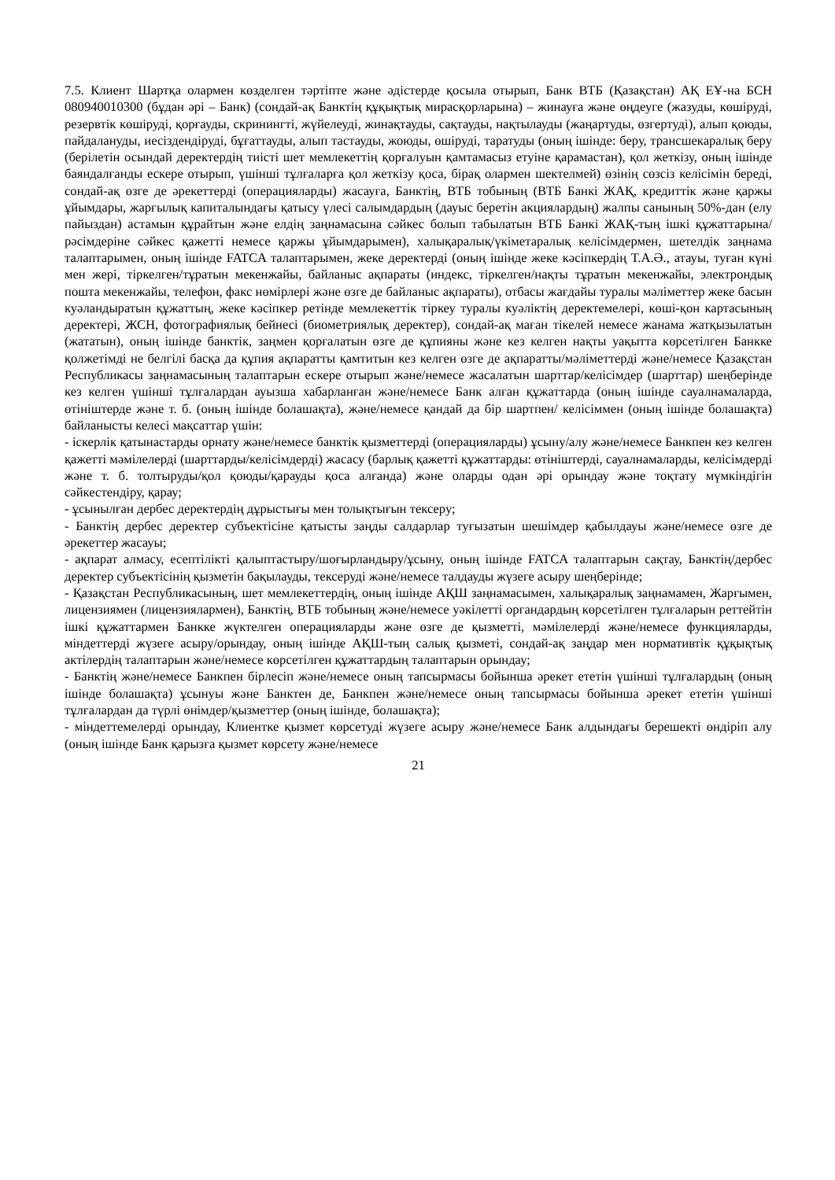7.5. Клиент Шартқа олармен көзделген тәртіпте және әдістерде қосыла отырып, Банк ВТБ (Қазақстан) АҚ ЕҰ-на БСН 080940010300 (бұдан әрі – Банк) (сондай-ақ Банктің құқықтық мирасқорларына) – жинауға және өңдеуге (жазуды, көшіруді, резервтік көшіруді, қорғауды, скринингті, жүйелеуді, жинақтауды, сақтауды, нақтылауды (жаңартуды, өзгертуді), алып қоюды, пайдалануды, иесіздендіруді, бұғаттауды, алып тастауды, жоюды, өшіруді, таратуды (оның ішінде: беру, трансшекаралық беру (берілетін осындай деректердің тиісті шет мемлекеттің қорғалуын қамтамасыз етуіне қарамастан), қол жеткізу, оның ішінде баяндалғанды ескере отырып, үшінші тұлғаларға қол жеткізу қоса, бірақ олармен шектелмей) өзінің сөзсіз келісімін береді, сондай-ақ өзге де әрекеттерді (операцияларды) жасауға, Банктің, ВТБ тобының (ВТБ Банкі ЖАҚ, кредиттік және қаржы ұйымдары, жарғылық капиталындағы қатысу үлесі салымдардың (дауыс беретін акциялардың) жалпы санының 50%-дан (елу пайыздан) астамын құрайтын және елдің заңнамасына сәйкес болып табылатын ВТБ Банкі ЖАҚ-тың ішкі құжаттарына/рәсімдеріне сәйкес қажетті немесе қаржы ұйымдарымен), халықаралық/үкіметаралық келісімдермен, шетелдік заңнама талаптарымен, оның ішінде FATCA талаптарымен, жеке деректерді (оның ішінде жеке кәсіпкердің Т.А.Ә., атауы, туған күні мен жері, тіркелген/тұратын мекенжайы, байланыс ақпараты (индекс, тіркелген/нақты тұратын мекенжайы, электрондық пошта мекенжайы, телефон, факс нөмірлері және өзге де байланыс ақпараты), отбасы жағдайы туралы мәліметтер жеке басын куәландыратын құжаттың, жеке кәсіпкер ретінде мемлекеттік тіркеу туралы куәліктің деректемелері, көші-қон картасының деректері, ЖСН, фотографиялық бейнесі (биометриялық деректер), сондай-ақ маған тікелей немесе жанама жатқызылатын (жататын), оның ішінде банктік, заңмен қорғалатын өзге де құпияны және кез келген нақты уақытта көрсетілген Банкке қолжетімді не белгілі басқа да құпия ақпаратты қамтитын кез келген өзге де ақпаратты/мәліметтерді және/немесе Қазақстан Республикасы заңнамасының талаптарын ескере отырып және/немесе жасалатын шарттар/келісімдер (шарттар) шеңберінде кез келген үшінші тұлғалардан ауызша хабарланған және/немесе Банк алған құжаттарда (оның ішінде сауалнамаларда, өтініштерде және т. б. (оның ішінде болашақта), және/немесе қандай да бір шартпен/ келісіммен (оның ішінде болашақта) байланысты келесі мақсаттар үшін:
- іскерлік қатынастарды орнату және/немесе банктік қызметтерді (операцияларды) ұсыну/алу және/немесе Банкпен кез келген қажетті мәмілелерді (шарттарды/келісімдерді) жасасу (барлық қажетті құжаттарды: өтініштерді, сауалнамаларды, келісімдерді және т. б. толтыруды/қол қоюды/қарауды қоса алғанда) және оларды одан әрі орындау және тоқтату мүмкіндігін сәйкестендіру, қарау;
- ұсынылған дербес деректердің дұрыстығы мен толықтығын тексеру;
- Банктің дербес деректер субъектісіне қатысты заңды салдарлар туғызатын шешімдер қабылдауы және/немесе өзге де әрекеттер жасауы;
- ақпарат алмасу, есептілікті қалыптастыру/шоғырландыру/ұсыну, оның ішінде FATCA талаптарын сақтау, Банктің/дербес деректер субъектісінің қызметін бақылауды, тексеруді және/немесе талдауды жүзеге асыру шеңберінде;
- Қазақстан Республикасының, шет мемлекеттердің, оның ішінде АҚШ заңнамасымен, халықаралық заңнамамен, Жарғымен, лицензиямен (лицензиялармен), Банктің, ВТБ тобының және/немесе уәкілетті органдардың көрсетілген тұлғаларын реттейтін ішкі құжаттармен Банкке жүктелген операцияларды және өзге де қызметті, мәмілелерді және/немесе функцияларды, міндеттерді жүзеге асыру/орындау, оның ішінде АҚШ-тың салық қызметі, сондай-ақ заңдар мен нормативтік құқықтық актілердің талаптарын және/немесе көрсетілген құжаттардың талаптарын орындау;
- Банктің және/немесе Банкпен бірлесіп және/немесе оның тапсырмасы бойынша әрекет ететін үшінші тұлғалардың (оның ішінде болашақта) ұсынуы және Банктен де, Банкпен және/немесе оның тапсырмасы бойынша әрекет ететін үшінші тұлғалардан да түрлі өнімдер/қызметтер (оның ішінде, болашақта);
- міндеттемелерді орындау, Клиентке қызмет көрсетуді жүзеге асыру және/немесе Банк алдындағы берешекті өндіріп алу (оның ішінде Банк қарызға қызмет көрсету және/немесе
21